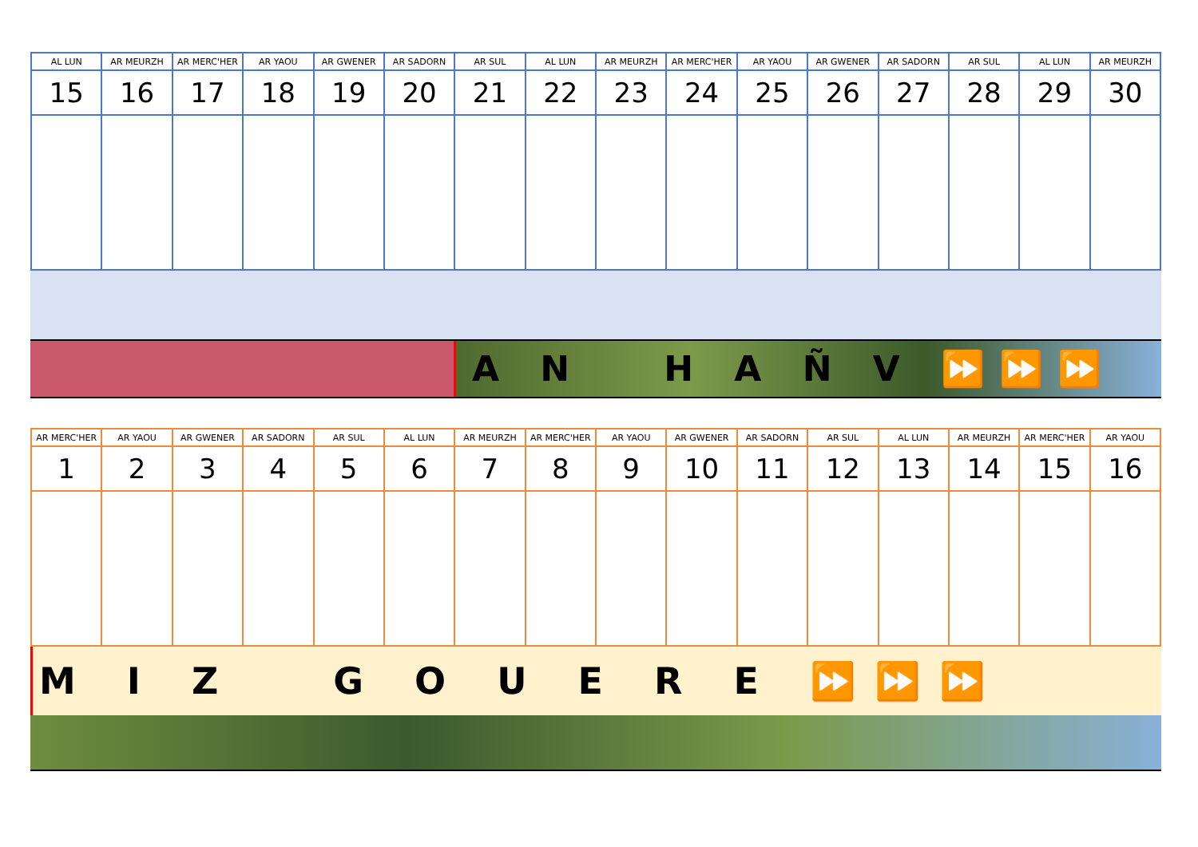| AL LUN | AR MEURZH | AR MERC'HER | AR YAOU | AR GWENER | AR SADORN | AR SUL | AL LUN | AR MEURZH | AR MERC'HER | AR YAOU | AR GWENER | AR SADORN | AR SUL | AL LUN | AR MEURZH |
| --- | --- | --- | --- | --- | --- | --- | --- | --- | --- | --- | --- | --- | --- | --- | --- |
| 15 | 16 | 17 | 18 | 19 | 20 | 21 | 22 | 23 | 24 | 25 | 26 | 27 | 28 | 29 | 30 |
A N H A Ñ V ⏩⏩⏩
| AR MERC'HER | AR YAOU | AR GWENER | AR SADORN | AR SUL | AL LUN | AR MEURZH | AR MERC'HER | AR YAOU | AR GWENER | AR SADORN | AR SUL | AL LUN | AR MEURZH | AR MERC'HER | AR YAOU |
| --- | --- | --- | --- | --- | --- | --- | --- | --- | --- | --- | --- | --- | --- | --- | --- |
| 1 | 2 | 3 | 4 | 5 | 6 | 7 | 8 | 9 | 10 | 11 | 12 | 13 | 14 | 15 | 16 |
M I Z G O U E R E ⏩⏩⏩